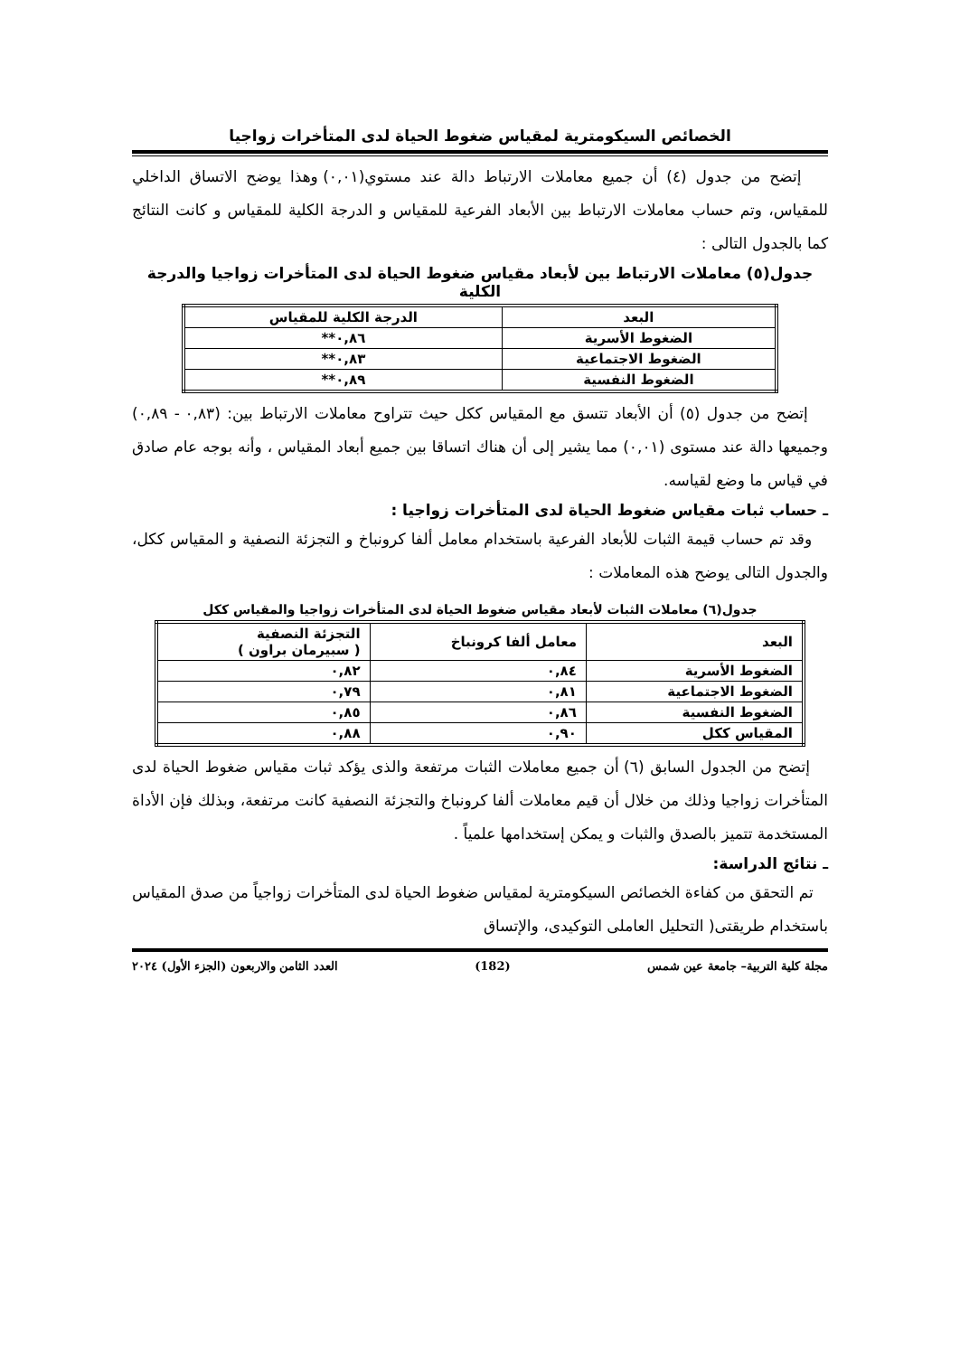الخصائص السيكومترية لمقياس ضغوط الحياة لدى المتأخرات زواجيا
إتضح من جدول (٤) أن جميع معاملات الارتباط دالة عند مستوي(٠,٠١) وهذا يوضح الاتساق الداخلي للمقياس، وتم حساب معاملات الارتباط بين الأبعاد الفرعية للمقياس و الدرجة الكلية للمقياس و كانت النتائج كما بالجدول التالى :
جدول(٥) معاملات الارتباط بين لأبعاد مقياس ضغوط الحياة لدى المتأخرات زواجيا والدرجة الكلية
| البعد | الدرجة الكلية للمقياس |
| --- | --- |
| الضغوط الأسرية | ٠,٨٦** |
| الضغوط الاجتماعية | ٠,٨٣** |
| الضغوط النفسية | ٠,٨٩** |
إتضح من جدول (٥) أن الأبعاد تتسق مع المقياس ككل حيث تتراوح معاملات الارتباط بين: (٠,٨٣ - ٠,٨٩) وجميعها دالة عند مستوى (٠,٠١) مما يشير إلى أن هناك اتساقا بين جميع أبعاد المقياس ، وأنه بوجه عام صادق في قياس ما وضع لقياسه.
ـ حساب ثبات مقياس ضغوط الحياة لدى المتأخرات زواجيا :
وقد تم حساب قيمة الثبات للأبعاد الفرعية باستخدام معامل ألفا كرونباخ و التجزئة النصفية و المقياس ككل، والجدول التالى يوضح هذه المعاملات :
جدول(٦) معاملات الثبات لأبعاد مقياس ضغوط الحياة لدى المتأخرات زواجيا والمقياس ككل
| البعد | معامل ألفا كرونباخ | التجزئة النصفية ( سبيرمان براون ) |
| --- | --- | --- |
| الضغوط الأسرية | ٠,٨٤ | ٠,٨٢ |
| الضغوط الاجتماعية | ٠,٨١ | ٠,٧٩ |
| الضغوط النفسية | ٠,٨٦ | ٠,٨٥ |
| المقياس ككل | ٠,٩٠ | ٠,٨٨ |
إتضح من الجدول السابق (٦) أن جميع معاملات الثبات مرتفعة والذى يؤكد ثبات مقياس ضغوط الحياة لدى المتأخرات زواجيا وذلك من خلال أن قيم معاملات ألفا كرونباخ والتجزئة النصفية كانت مرتفعة، وبذلك فإن الأداة المستخدمة تتميز بالصدق والثبات و يمكن إستخدامها علمياً .
ـ نتائج الدراسة:
تم التحقق من كفاءة الخصائص السيكومترية لمقياس ضغوط الحياة لدى المتأخرات زواجياً من صدق المقياس باستخدام طريقتى( التحليل العاملى التوكيدى، والإتساق
مجلة كلية التربية– جامعة عين شمس (182) العدد الثامن والاربعون (الجزء الأول) ٢٠٢٤